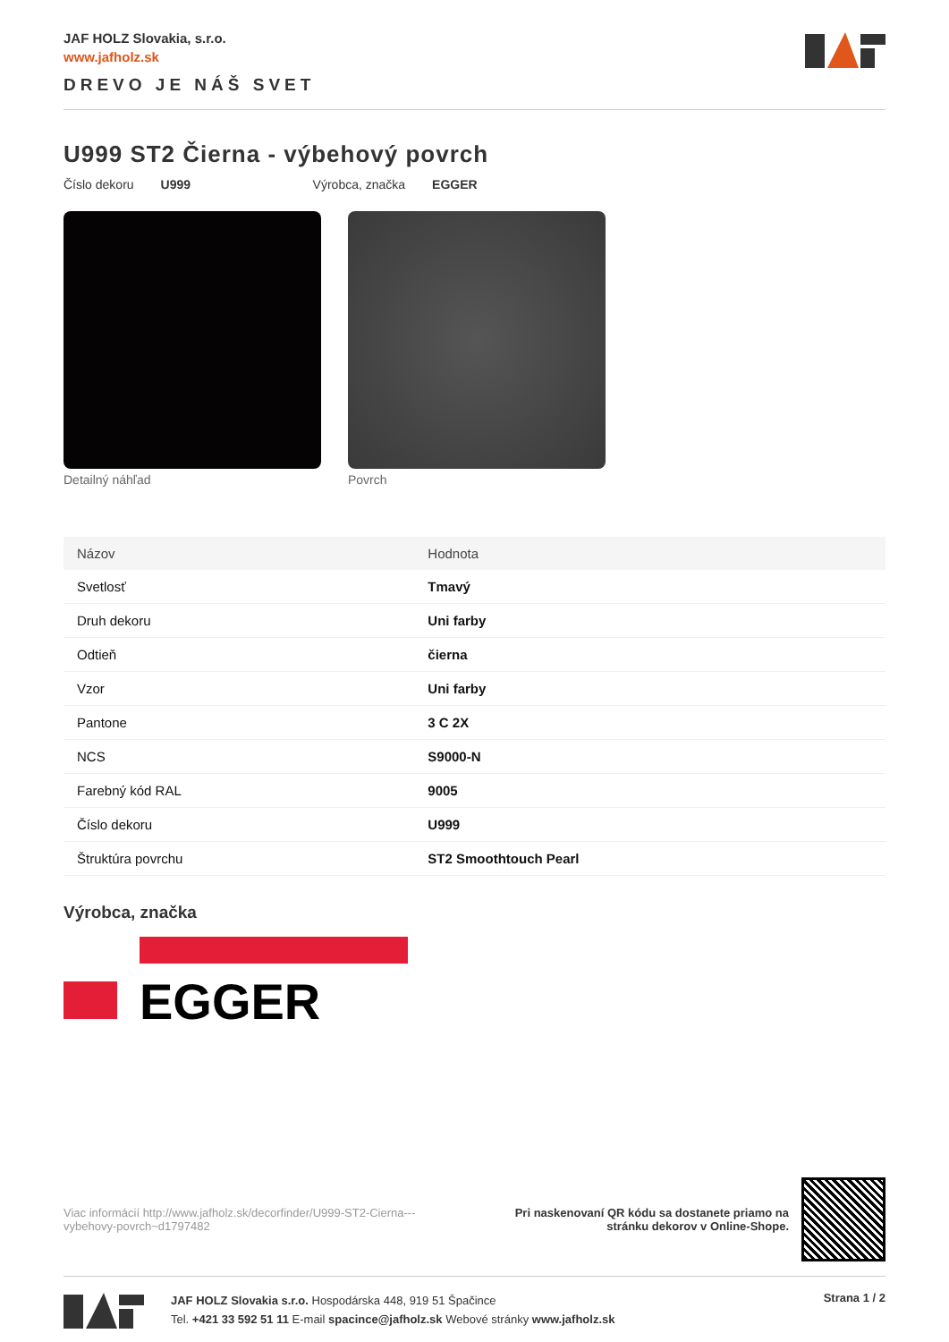JAF HOLZ Slovakia, s.r.o.
www.jafholz.sk
DREVO JE NÁŠ SVET
U999 ST2 Čierna - výbehový povrch
Číslo dekoru U999 Výrobca, značka EGGER
Detailný náhľad Povrch
| Názov | Hodnota |
| --- | --- |
| Svetlosť | Tmavý |
| Druh dekoru | Uni farby |
| Odtieň | čierna |
| Vzor | Uni farby |
| Pantone | 3 C 2X |
| NCS | S9000-N |
| Farebný kód RAL | 9005 |
| Číslo dekoru | U999 |
| Štruktúra povrchu | ST2 Smoothtouch Pearl |
Výrobca, značka
EGGER
Viac informácií http://www.jafholz.sk/decorfinder/U999-ST2-Cierna---vybehovy-povrch~d1797482
Pri naskenovaní QR kódu sa dostanete priamo na
stránku dekorov v Online-Shope.
JAF HOLZ Slovakia s.r.o. Hospodárska 448, 919 51 Špačince
Tel. +421 33 592 51 11 E-mail spacince@jafholz.sk Webové stránky www.jafholz.sk
Strana 1 / 2